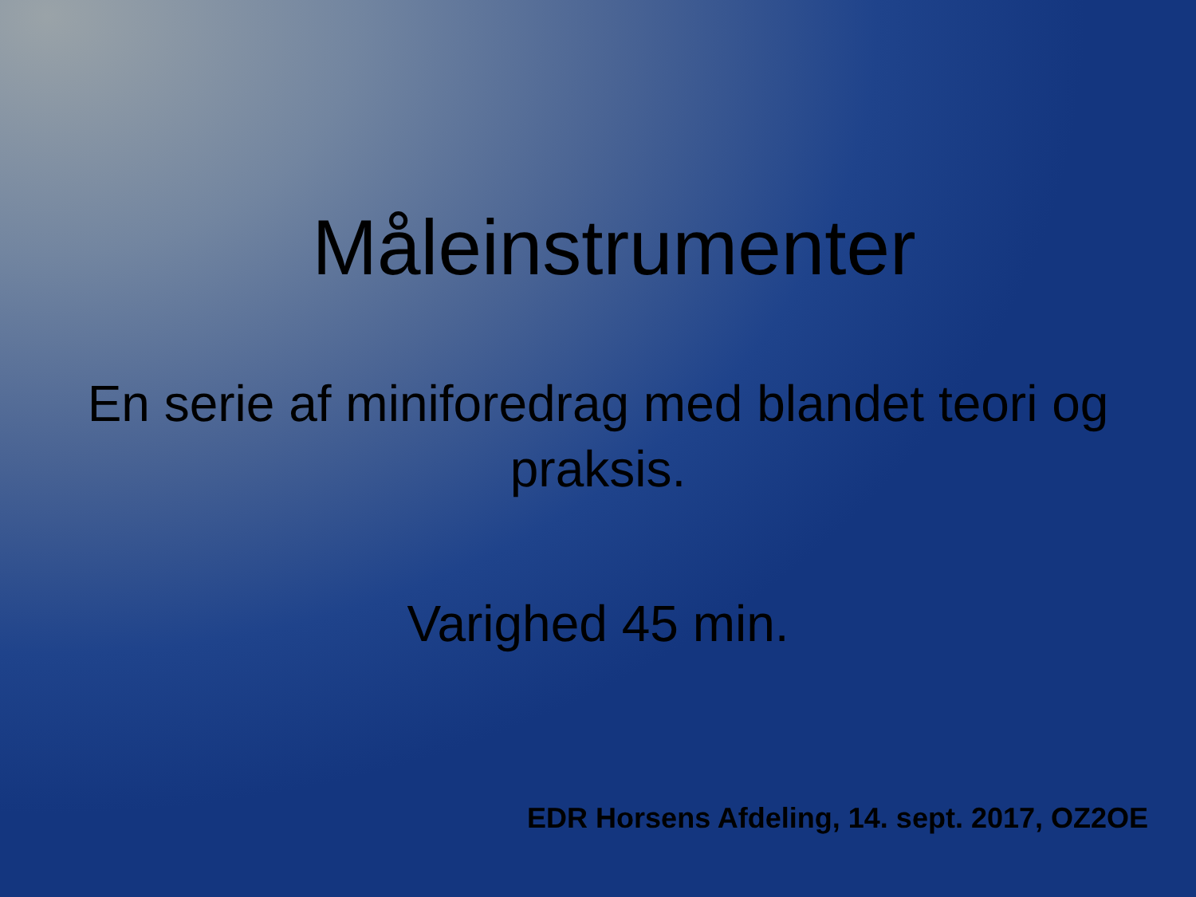Måleinstrumenter
En serie af miniforedrag med blandet teori og praksis.
Varighed 45 min.
EDR Horsens Afdeling, 14. sept. 2017, OZ2OE